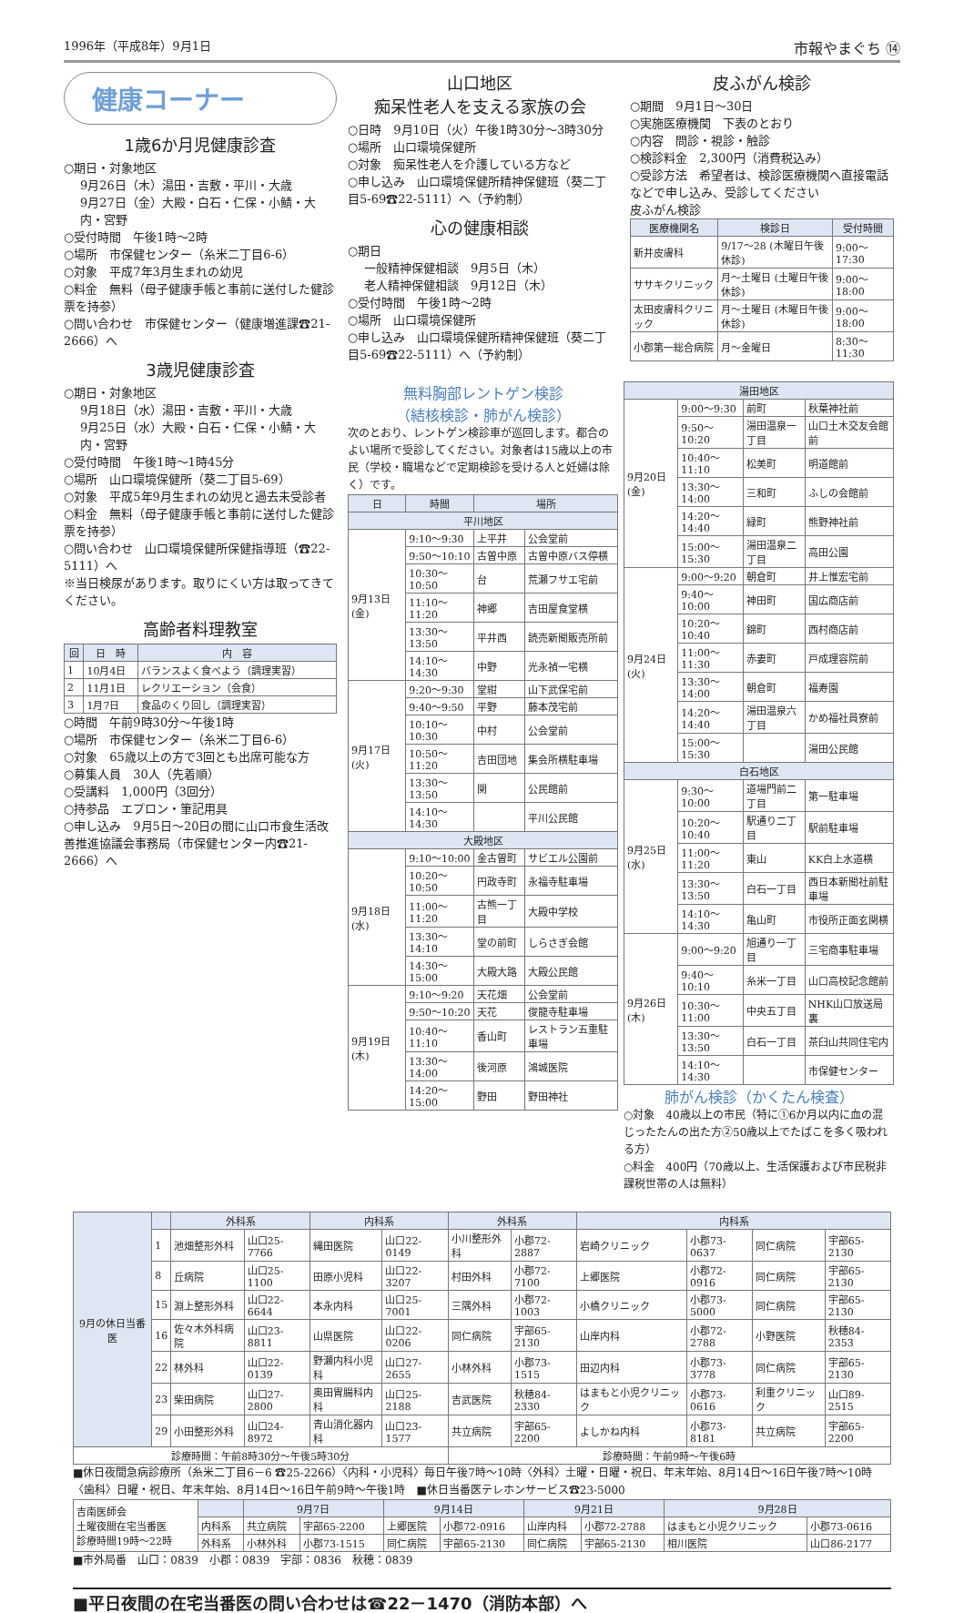1996年（平成8年）9月1日 市報やまぐち ⑭
健康コーナー
1歳6か月児健康診査
○期日・対象地区
9月26日（木）湯田・吉敷・平川・大歳
9月27日（金）大殿・白石・仁保・小鯖・大内・宮野
○受付時間　午後1時～2時
○場所　市保健センター（糸米二丁目6-6）
○対象　平成7年3月生まれの幼児
○料金　無料（母子健康手帳と事前に送付した健診票を持参）
○問い合わせ　市保健センター（健康増進課☎21-2666）へ
3歳児健康診査
○期日・対象地区
9月18日（水）湯田・吉敷・平川・大歳
9月25日（水）大殿・白石・仁保・小鯖・大内・宮野
○受付時間　午後1時～1時45分
○場所　山口環境保健所（葵二丁目5-69）
○対象　平成5年9月生まれの幼児と過去未受診者
○料金　無料（母子健康手帳と事前に送付した健診票を持参）
○問い合わせ　山口環境保健所保健指導班（☎22-5111）へ
※当日検尿があります。取りにくい方は取ってきてください。
高齢者料理教室
| 回 | 日 時 | 内 容 |
| --- | --- | --- |
| 1 | 10月4日 | バランスよく食べよう（調理実習） |
| 2 | 11月1日 | レクリエーション（会食） |
| 3 | 1月7日 | 食品のくり回し（調理実習） |
○時間　午前9時30分～午後1時
○場所　市保健センター（糸米二丁目6-6）
○対象　65歳以上の方で3回とも出席可能な方
○募集人員　30人（先着順）
○受講料　1,000円（3回分）
○持参品　エプロン・筆記用具
○申し込み　9月5日～20日の間に山口市食生活改善推進協議会事務局（市保健センター内☎21-2666）へ
山口地区
痴呆性老人を支える家族の会
○日時　9月10日（火）午後1時30分～3時30分
○場所　山口環境保健所
○対象　痴呆性老人を介護している方など
○申し込み　山口環境保健所精神保健班（葵二丁目5-69☎22-5111）へ（予約制）
心の健康相談
○期日
一般精神保健相談　9月5日（木）
老人精神保健相談　9月12日（木）
○受付時間　午後1時～2時
○場所　山口環境保健所
○申し込み　山口環境保健所精神保健班（葵二丁目5-69☎22-5111）へ（予約制）
皮ふがん検診
○期間　9月1日～30日
○実施医療機関　下表のとおり
○内容　問診・視診・触診
○検診料金　2,300円（消費税込み）
○受診方法　希望者は、検診医療機関へ直接電話などで申し込み、受診してください
皮ふがん検診
| 医療機関名 | 検診日 | 受付時間 |
| --- | --- | --- |
| 新井皮膚科 | 9/17～28 (木曜日午後休診) | 9:00～17:30 |
| ササキクリニック | 月～土曜日 (土曜日午後休診) | 9:00～18:00 |
| 太田皮膚科クリニック | 月～土曜日 (木曜日午後休診) | 9:00～18:00 |
| 小郡第一総合病院 | 月～金曜日 | 8:30～11:30 |
無料胸部レントゲン検診
（結核検診・肺がん検診）
次のとおり、レントゲン検診車が巡回します。都合のよい場所で受診してください。対象者は15歳以上の市民（学校・職場などで定期検診を受ける人と妊婦は除く）です。
| 日 | 時間 | 場所 | |
| --- | --- | --- | --- |
| 平川地区 | | | |
| 9月13日(金) | 9:10～9:30 | 上平井 | 公会堂前 |
| | 9:50～10:10 | 古曽中原 | 古曽中原バス停横 |
| | 10:30～10:50 | 台 | 荒瀬フサエ宅前 |
| | 11:10～11:20 | 神郷 | 吉田屋食堂横 |
| | 13:30～13:50 | 平井西 | 読売新聞販売所前 |
| | 14:10～14:30 | 中野 | 光永禎一宅横 |
| 9月17日(火) | 9:20～9:30 | 堂紺 | 山下武保宅前 |
| | 9:40～9:50 | 平野 | 藤本茂宅前 |
| | 10:10～10:30 | 中村 | 公会堂前 |
| | 10:50～11:20 | 吉田団地 | 集会所横駐車場 |
| | 13:30～13:50 | 関 | 公民館前 |
| | 14:10～14:30 | | 平川公民館 |
| 大殿地区 | | | |
| 9月18日(水) | 9:10～10:00 | 金古曽町 | サビエル公園前 |
| | 10:20～10:50 | 円政寺町 | 永福寺駐車場 |
| | 11:00～11:20 | 古熊一丁目 | 大殿中学校 |
| | 13:30～14:10 | 堂の前町 | しらさぎ会館 |
| | 14:30～15:00 | 大殿大路 | 大殿公民館 |
| 9月19日(木) | 9:10～9:20 | 天花畑 | 公会堂前 |
| | 9:50～10:20 | 天花 | 俊龍寺駐車場 |
| | 10:40～11:10 | 香山町 | レストラン五重駐車場 |
| | 13:30～14:00 | 後河原 | 鴻城医院 |
| | 14:20～15:00 | 野田 | 野田神社 |
| 湯田地区 | | | |
| --- | --- | --- | --- |
| 9月20日(金) | 9:00～9:30 | 前町 | 秋葉神社前 |
| | 9:50～10:20 | 湯田温泉一丁目 | 山口土木交友会館前 |
| | 10:40～11:10 | 松美町 | 明道館前 |
| | 13:30～14:00 | 三和町 | ふしの会館前 |
| | 14:20～14:40 | 緑町 | 熊野神社前 |
| | 15:00～15:30 | 湯田温泉二丁目 | 高田公園 |
| 9月24日(火) | 9:00～9:20 | 朝倉町 | 井上惟宏宅前 |
| | 9:40～10:00 | 神田町 | 国広商店前 |
| | 10:20～10:40 | 錦町 | 西村商店前 |
| | 11:00～11:30 | 赤妻町 | 戸成理容院前 |
| | 13:30～14:00 | 朝倉町 | 福寿園 |
| | 14:20～14:40 | 湯田温泉六丁目 | かめ福社員寮前 |
| | 15:00～15:30 | | 湯田公民館 |
| 白石地区 | | | |
| 9月25日(水) | 9:30～10:00 | 道場門前二丁目 | 第一駐車場 |
| | 10:20～10:40 | 駅通り二丁目 | 駅前駐車場 |
| | 11:00～11:20 | 東山 | KK白上水道横 |
| | 13:30～13:50 | 白石一丁目 | 西日本新聞社前駐車場 |
| | 14:10～14:30 | 亀山町 | 市役所正面玄関横 |
| 9月26日(木) | 9:00～9:20 | 旭通り一丁目 | 三宅商事駐車場 |
| | 9:40～10:10 | 糸米一丁目 | 山口高校記念館前 |
| | 10:30～11:00 | 中央五丁目 | NHK山口放送局裏 |
| | 13:30～13:50 | 白石一丁目 | 茶臼山共同住宅内 |
| | 14:10～14:30 | | 市保健センター |
肺がん検診（かくたん検査）
○対象　40歳以上の市民（特に①6か月以内に血の混じったたんの出た方②50歳以上でたばこを多く吸われる方）
○料金　400円（70歳以上、生活保護および市民税非課税世帯の人は無料）
| 9月の休日当番医 | | 外科系 | | 内科系 | | 外科系 | | 内科系 | | | |
| --- | --- | --- | --- | --- | --- | --- | --- | --- | --- | --- | --- |
| | 1 | 池畑整形外科 | 山口25-7766 | 縄田医院 | 山口22-0149 | 小川整形外科 | 小郡72-2887 | 岩崎クリニック | 小郡73-0637 | 同仁病院 | 宇部65-2130 |
| | 8 | 丘病院 | 山口25-1100 | 田原小児科 | 山口22-3207 | 村田外科 | 小郡72-7100 | 上郷医院 | 小郡72-0916 | 同仁病院 | 宇部65-2130 |
| | 15 | 淵上整形外科 | 山口22-6644 | 本永内科 | 山口25-7001 | 三隅外科 | 小郡72-1003 | 小橋クリニック | 小郡73-5000 | 同仁病院 | 宇部65-2130 |
| | 16 | 佐々木外科病院 | 山口23-8811 | 山県医院 | 山口22-0206 | 同仁病院 | 宇部65-2130 | 山岸内科 | 小郡72-2788 | 小野医院 | 秋穂84-2353 |
| | 22 | 林外科 | 山口22-0139 | 野瀬内科小児科 | 山口27-2655 | 小林外科 | 小郡73-1515 | 田辺内科 | 小郡73-3778 | 同仁病院 | 宇部65-2130 |
| | 23 | 柴田病院 | 山口27-2800 | 奥田胃腸科内科 | 山口25-2188 | 吉武医院 | 秋穂84-2330 | はまもと小児クリニック | 小郡73-0616 | 利重クリニック | 山口89-2515 |
| | 29 | 小田整形外科 | 山口24-8972 | 青山消化器内科 | 山口23-1577 | 共立病院 | 宇部65-2200 | よしかね内科 | 小郡73-8181 | 共立病院 | 宇部65-2200 |
| 診療時間：午前8時30分～午後5時30分 | | | | | | 診療時間：午前9時～午後6時 | | | | | |
■休日夜間急病診療所（糸米二丁目6－6 ☎25-2266）〈内科・小児科〉毎日午後7時～10時〈外科〉土曜・日曜・祝日、年末年始、8月14日～16日午後7時～10時〈歯科〉日曜・祝日、年末年始、8月14日～16日午前9時～午後1時　■休日当番医テレホンサービス☎23-5000
| 吉南医師会 土曜夜間在宅当番医 診療時間19時～22時 | | 9月7日 | | 9月14日 | | 9月21日 | | 9月28日 | |
| | 内科系 | 共立病院 | 宇部65-2200 | 上郷医院 | 小郡72-0916 | 山岸内科 | 小郡72-2788 | はまもと小児クリニック | 小郡73-0616 |
| | 外科系 | 小林外科 | 小郡73-1515 | 同仁病院 | 宇部65-2130 | 同仁病院 | 宇部65-2130 | 相川医院 | 山口86-2177 |
■市外局番　山口：0839　小郡：0839　宇部：0836　秋穂：0839
■平日夜間の在宅当番医の問い合わせは☎22－1470（消防本部）へ